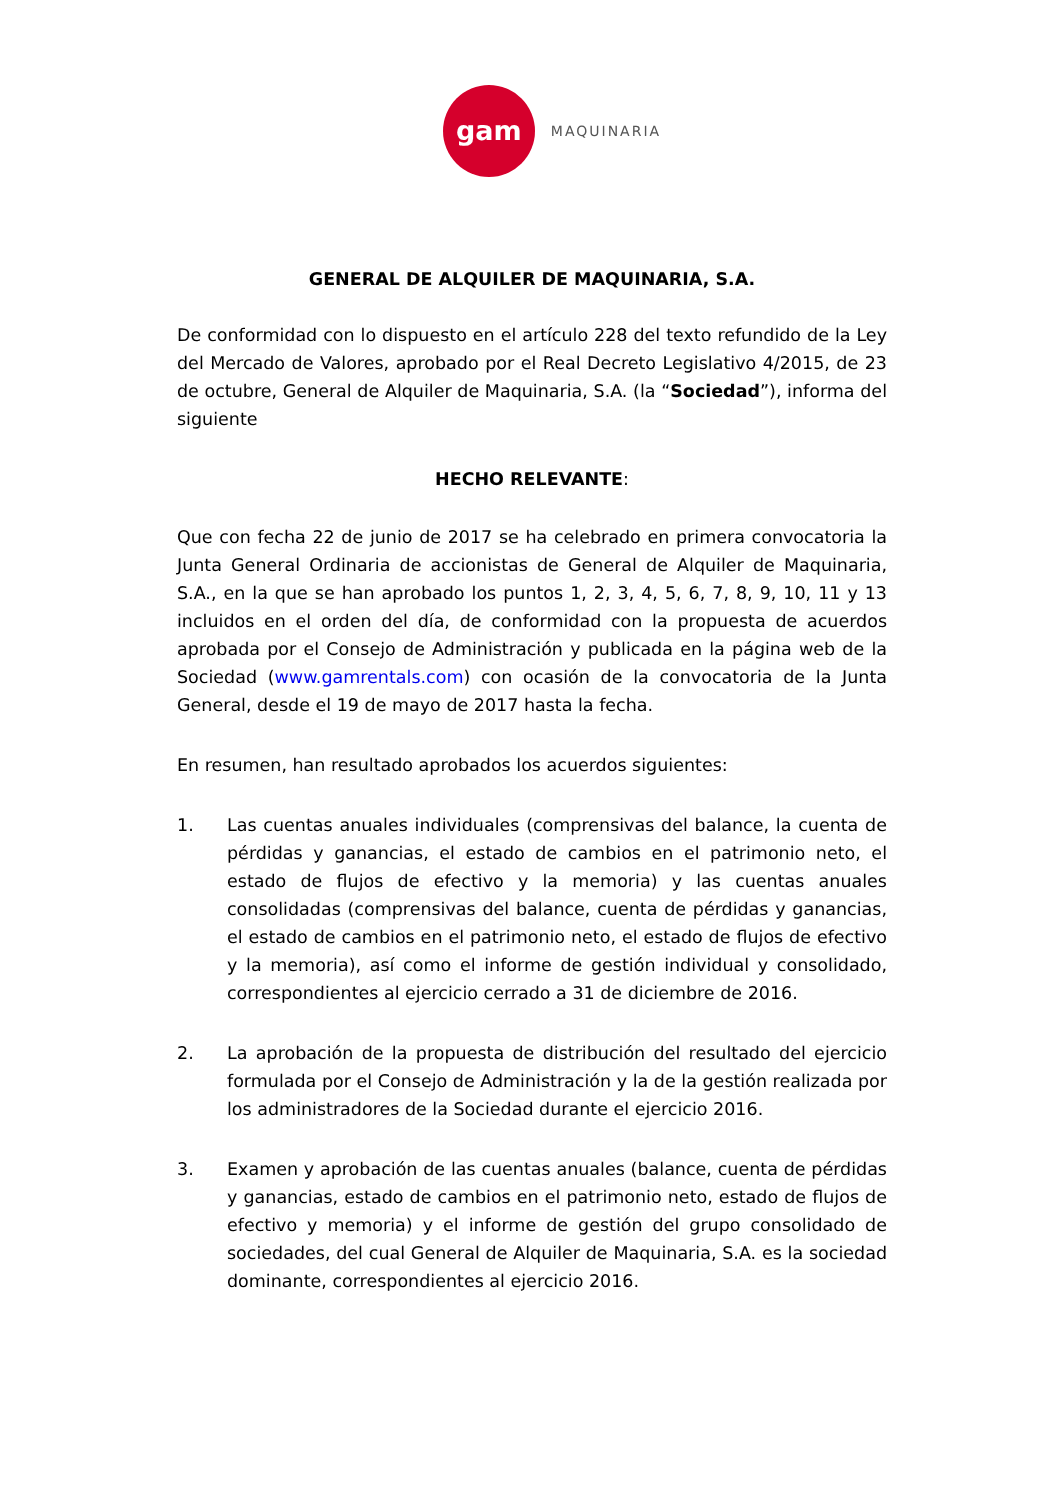gam
MAQUINARIA
GENERAL DE ALQUILER DE MAQUINARIA, S.A.
De conformidad con lo dispuesto en el artículo 228 del texto refundido de la Ley del Mercado de Valores, aprobado por el Real Decreto Legislativo 4/2015, de 23 de octubre, General de Alquiler de Maquinaria, S.A. (la “Sociedad”), informa del siguiente
HECHO RELEVANTE:
Que con fecha 22 de junio de 2017 se ha celebrado en primera convocatoria la Junta General Ordinaria de accionistas de General de Alquiler de Maquinaria, S.A., en la que se han aprobado los puntos 1, 2, 3, 4, 5, 6, 7, 8, 9, 10, 11 y 13 incluidos en el orden del día, de conformidad con la propuesta de acuerdos aprobada por el Consejo de Administración y publicada en la página web de la Sociedad (www.gamrentals.com) con ocasión de la convocatoria de la Junta General, desde el 19 de mayo de 2017 hasta la fecha.
En resumen, han resultado aprobados los acuerdos siguientes:
1. Las cuentas anuales individuales (comprensivas del balance, la cuenta de pérdidas y ganancias, el estado de cambios en el patrimonio neto, el estado de flujos de efectivo y la memoria) y las cuentas anuales consolidadas (comprensivas del balance, cuenta de pérdidas y ganancias, el estado de cambios en el patrimonio neto, el estado de flujos de efectivo y la memoria), así como el informe de gestión individual y consolidado, correspondientes al ejercicio cerrado a 31 de diciembre de 2016.
2. La aprobación de la propuesta de distribución del resultado del ejercicio formulada por el Consejo de Administración y la de la gestión realizada por los administradores de la Sociedad durante el ejercicio 2016.
3. Examen y aprobación de las cuentas anuales (balance, cuenta de pérdidas y ganancias, estado de cambios en el patrimonio neto, estado de flujos de efectivo y memoria) y el informe de gestión del grupo consolidado de sociedades, del cual General de Alquiler de Maquinaria, S.A. es la sociedad dominante, correspondientes al ejercicio 2016.